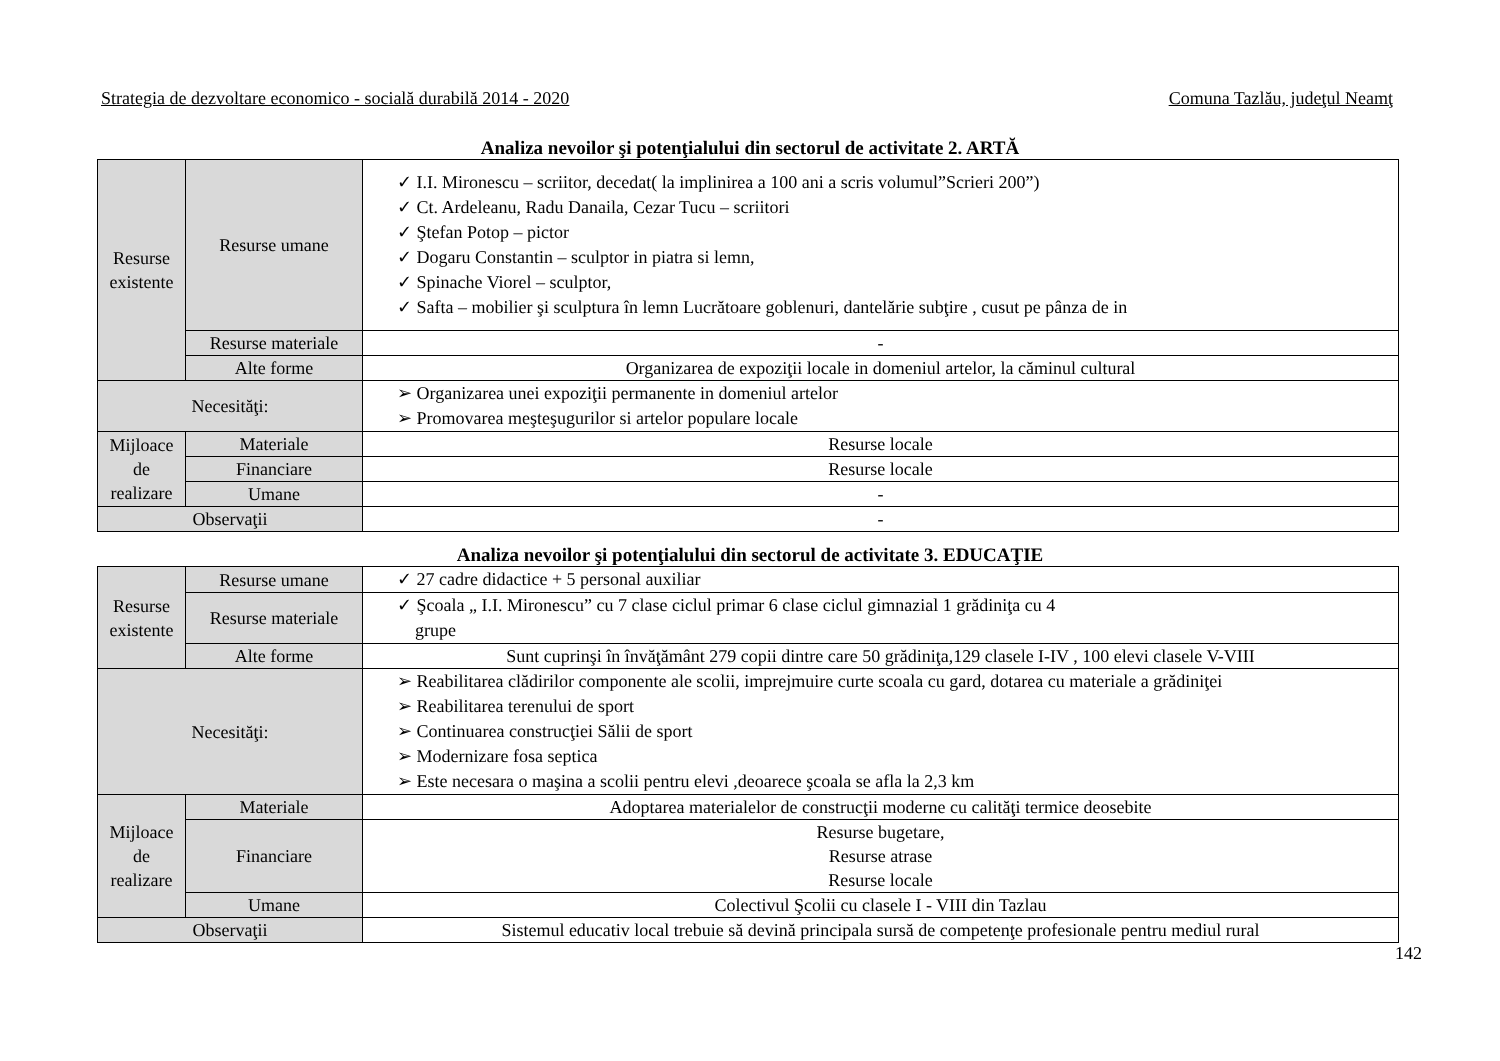Strategia de dezvoltare economico - socială durabilă 2014 - 2020 Comuna Tazlău, judeţul Neamţ
Analiza nevoilor şi potenţialului din sectorul de activitate 2. ARTĂ
| Resurse existente | Resurse umane | ✓ I.I. Mironescu – scriitor, decedat( la implinirea a 100 ani a scris volumul”Scrieri 200”) ✓ Ct. Ardeleanu, Radu Danaila, Cezar Tucu – scriitori ✓ Ştefan Potop – pictor ✓ Dogaru Constantin – sculptor in piatra si lemn, ✓ Spinache Viorel – sculptor, ✓ Safta – mobilier şi sculptura în lemn Lucrătoare goblenuri, dantelărie subţire , cusut pe pânza de in |
| | Resurse materiale | - |
| | Alte forme | Organizarea de expoziţii locale in domeniul artelor, la căminul cultural |
| Necesităţi: | | ➢ Organizarea unei expoziţii permanente in domeniul artelor ➢ Promovarea meşteşugurilor si artelor populare locale |
| Mijloace de realizare | Materiale | Resurse locale |
| | Financiare | Resurse locale |
| | Umane | - |
| Observaţii | | - |
Analiza nevoilor şi potenţialului din sectorul de activitate 3. EDUCAŢIE
| Resurse existente | Resurse umane | ✓ 27 cadre didactice + 5 personal auxiliar |
| | Resurse materiale | ✓ Şcoala „ I.I. Mironescu” cu 7 clase ciclul primar 6 clase ciclul gimnazial 1 grădiniţa cu 4 grupe |
| | Alte forme | Sunt cuprinşi în învăţământ 279 copii dintre care 50 grădiniţa,129 clasele I-IV , 100 elevi clasele V-VIII |
| Necesităţi: | | ➢ Reabilitarea clădirilor componente ale scolii, imprejmuire curte scoala cu gard, dotarea cu materiale a grădiniţei ➢ Reabilitarea terenului de sport ➢ Continuarea construcţiei Sălii de sport ➢ Modernizare fosa septica ➢ Este necesara o maşina a scolii pentru elevi ,deoarece şcoala se afla la 2,3 km |
| Mijloace de realizare | Materiale | Adoptarea materialelor de construcţii moderne cu calităţi termice deosebite |
| | Financiare | Resurse bugetare, Resurse atrase Resurse locale |
| | Umane | Colectivul Şcolii cu clasele I - VIII din Tazlau |
| Observaţii | | Sistemul educativ local trebuie să devină principala sursă de competenţe profesionale pentru mediul rural |
142